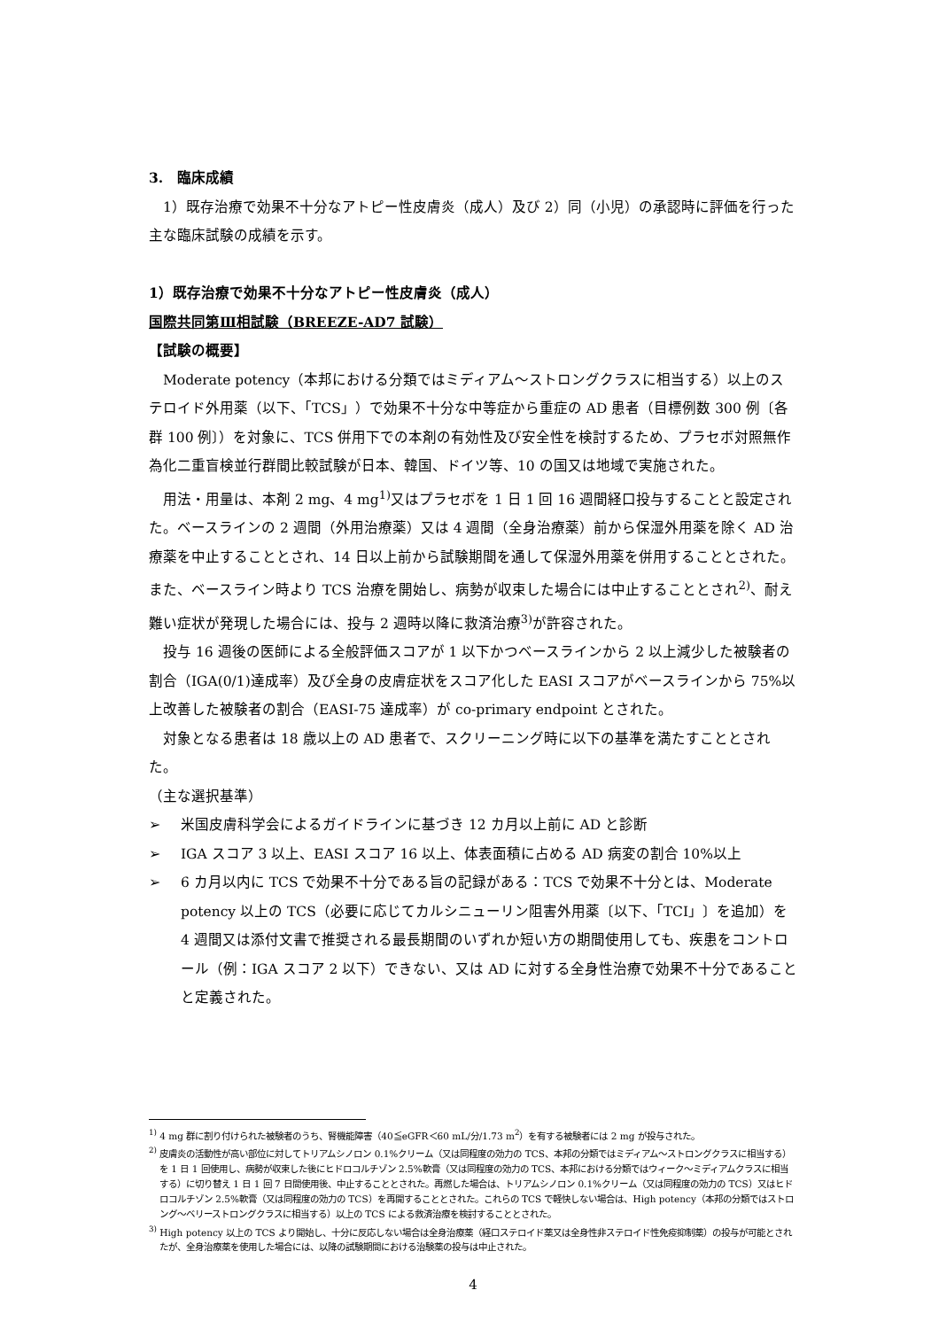3.　臨床成績
1）既存治療で効果不十分なアトピー性皮膚炎（成人）及び 2）同（小児）の承認時に評価を行った主な臨床試験の成績を示す。
1）既存治療で効果不十分なアトピー性皮膚炎（成人）
国際共同第Ⅲ相試験（BREEZE-AD7 試験）
【試験の概要】
Moderate potency（本邦における分類ではミディアム～ストロングクラスに相当する）以上のステロイド外用薬（以下、「TCS」）で効果不十分な中等症から重症の AD 患者（目標例数 300 例〔各群 100 例〕）を対象に、TCS 併用下での本剤の有効性及び安全性を検討するため、プラセボ対照無作為化二重盲検並行群間比較試験が日本、韓国、ドイツ等、10 の国又は地域で実施された。
用法・用量は、本剤 2 mg、4 mg<sup>1)</sup>又はプラセボを 1 日 1 回 16 週間経口投与することと設定された。ベースラインの 2 週間（外用治療薬）又は 4 週間（全身治療薬）前から保湿外用薬を除く AD 治療薬を中止することとされ、14 日以上前から試験期間を通して保湿外用薬を併用することとされた。また、ベースライン時より TCS 治療を開始し、病勢が収束した場合には中止することとされ<sup>2)</sup>、耐え難い症状が発現した場合には、投与 2 週時以降に救済治療<sup>3)</sup>が許容された。
投与 16 週後の医師による全般評価スコアが 1 以下かつベースラインから 2 以上減少した被験者の割合（IGA(0/1)達成率）及び全身の皮膚症状をスコア化した EASI スコアがベースラインから 75%以上改善した被験者の割合（EASI-75 達成率）が co-primary endpoint とされた。
対象となる患者は 18 歳以上の AD 患者で、スクリーニング時に以下の基準を満たすこととされた。
（主な選択基準）
➢ 米国皮膚科学会によるガイドラインに基づき 12 カ月以上前に AD と診断
➢ IGA スコア 3 以上、EASI スコア 16 以上、体表面積に占める AD 病変の割合 10%以上
➢ 6 カ月以内に TCS で効果不十分である旨の記録がある：TCS で効果不十分とは、Moderate potency 以上の TCS（必要に応じてカルシニューリン阻害外用薬〔以下、「TCI」〕を追加）を 4 週間又は添付文書で推奨される最長期間のいずれか短い方の期間使用しても、疾患をコントロール（例：IGA スコア 2 以下）できない、又は AD に対する全身性治療で効果不十分であることと定義された。
<sup>1)</sup> 4 mg 群に割り付けられた被験者のうち、腎機能障害（40≦eGFR＜60 mL/分/1.73 m<sup>2</sup>）を有する被験者には 2 mg が投与された。
<sup>2)</sup> 皮膚炎の活動性が高い部位に対してトリアムシノロン 0.1%クリーム（又は同程度の効力の TCS、本邦の分類ではミディアム～ストロングクラスに相当する）を 1 日 1 回使用し、病勢が収束した後にヒドロコルチゾン 2.5%軟膏（又は同程度の効力の TCS、本邦における分類ではウィーク～ミディアムクラスに相当する）に切り替え 1 日 1 回 7 日間使用後、中止することとされた。再燃した場合は、トリアムシノロン 0.1%クリーム（又は同程度の効力の TCS）又はヒドロコルチゾン 2.5%軟膏（又は同程度の効力の TCS）を再開することとされた。これらの TCS で軽快しない場合は、High potency（本邦の分類ではストロング～ベリーストロングクラスに相当する）以上の TCS による救済治療を検討することとされた。
<sup>3)</sup> High potency 以上の TCS より開始し、十分に反応しない場合は全身治療薬（経口ステロイド薬又は全身性非ステロイド性免疫抑制薬）の投与が可能とされたが、全身治療薬を使用した場合には、以降の試験期間における治験薬の投与は中止された。
4